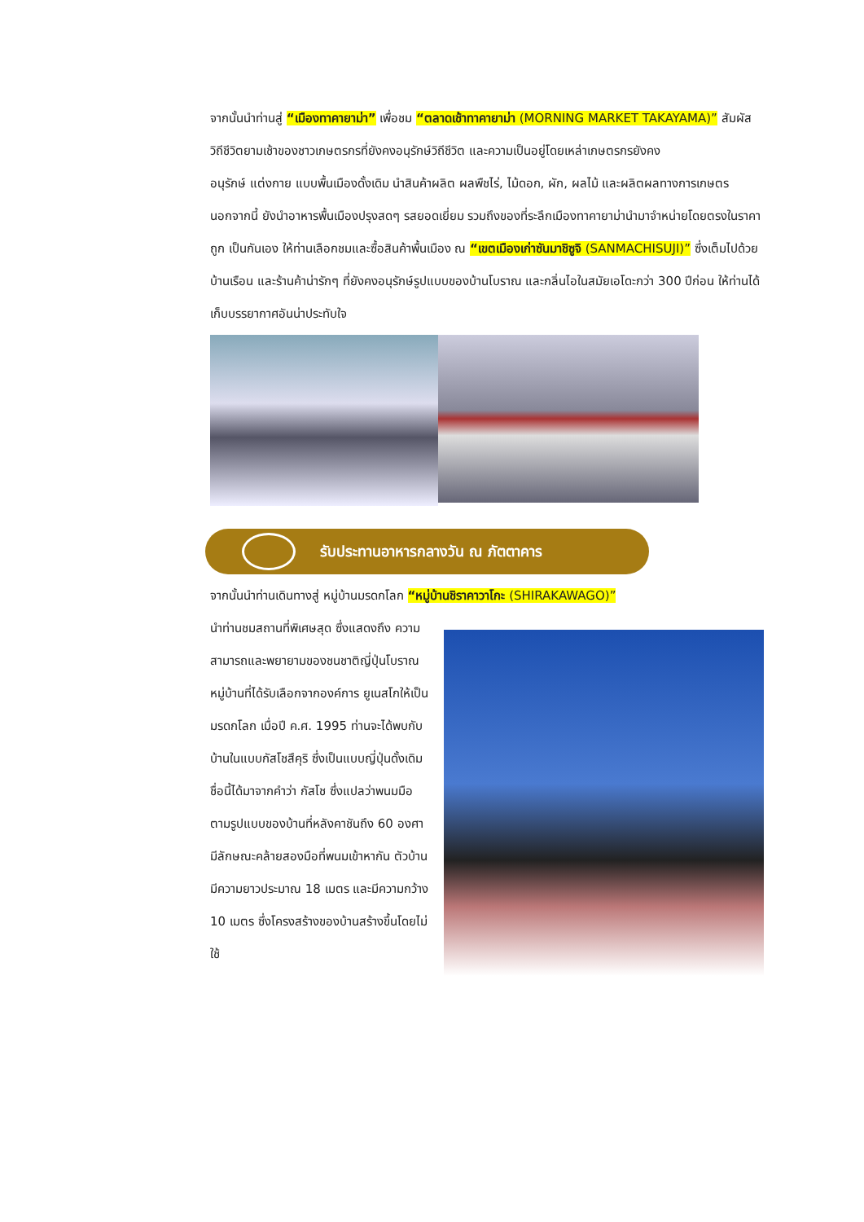จากนั้นนำท่านสู่ “เมืองทาคายาม่า” เพื่อชม “ตลาดเช้าทาคายาม่า (MORNING MARKET TAKAYAMA)” สัมผัสวิถีชีวิตยามเช้าของชาวเกษตรกรที่ยังคงอนุรักษ์วิถีชีวิต และความเป็นอยู่โดยเหล่าเกษตรกรยังคง
อนุรักษ์ แต่งกาย แบบพื้นเมืองดั้งเดิม นำสินค้าผลิต ผลพืชไร่, ไม้ดอก, ผัก, ผลไม้ และผลิตผลทางการเกษตร นอกจากนี้ ยังนำอาหารพื้นเมืองปรุงสดๆ รสยอดเยี่ยม รวมถึงของที่ระลึกเมืองทาคายาม่านำมาจำหน่ายโดยตรงในราคาถูก เป็นกันเอง ให้ท่านเลือกชมและซื้อสินค้าพื้นเมือง ณ “เขตเมืองเก่าซันมาชิซูจิ (SANMACHISUJI)” ซึ่งเต็มไปด้วยบ้านเรือน และร้านค้าน่ารักๆ ที่ยังคงอนุรักษ์รูปแบบของบ้านโบราณ และกลิ่นไอในสมัยเอโดะกว่า 300 ปีก่อน ให้ท่านได้เก็บบรรยากาศอันน่าประทับใจ
รับประทานอาหารกลางวัน ณ ภัตตาคาร
จากนั้นนำท่านเดินทางสู่ หมู่บ้านมรดกโลก “หมู่บ้านชิราคาวาโกะ (SHIRAKAWAGO)”
นำท่านชมสถานที่พิเศษสุด ซึ่งแสดงถึง ความสามารถและพยายามของชนชาติญี่ปุ่นโบราณ หมู่บ้านที่ได้รับเลือกจากองค์การ ยูเนสโกให้เป็นมรดกโลก เมื่อปี ค.ศ. 1995 ท่านจะได้พบกับบ้านในแบบกัสโชสึคุริ ซึ่งเป็นแบบญี่ปุ่นดั้งเดิม ชื่อนี้ได้มาจากคำว่า กัสโช ซึ่งแปลว่าพนมมือ ตามรูปแบบของบ้านที่หลังคาชันถึง 60 องศา มีลักษณะคล้ายสองมือที่พนมเข้าหากัน ตัวบ้านมีความยาวประมาณ 18 เมตร และมีความกว้าง 10 เมตร ซึ่งโครงสร้างของบ้านสร้างขึ้นโดยไม่ใช้